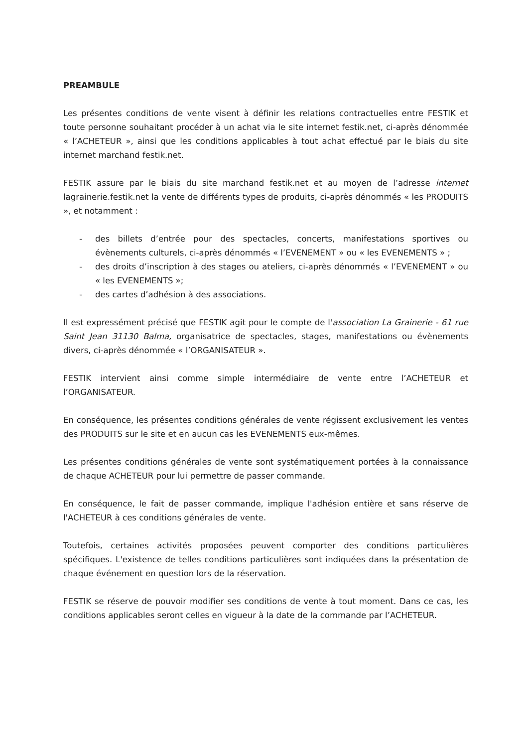PREAMBULE
Les présentes conditions de vente visent à définir les relations contractuelles entre FESTIK et toute personne souhaitant procéder à un achat via le site internet festik.net, ci-après dénommée « l’ACHETEUR », ainsi que les conditions applicables à tout achat effectué par le biais du site internet marchand festik.net.
FESTIK assure par le biais du site marchand festik.net et au moyen de l’adresse internet lagrainerie.festik.net la vente de différents types de produits, ci-après dénommés « les PRODUITS », et notamment :
- des billets d’entrée pour des spectacles, concerts, manifestations sportives ou évènements culturels, ci-après dénommés « l’EVENEMENT » ou « les EVENEMENTS » ;
- des droits d’inscription à des stages ou ateliers, ci-après dénommés « l’EVENEMENT » ou « les EVENEMENTS »;
- des cartes d’adhésion à des associations.
Il est expressément précisé que FESTIK agit pour le compte de l'association La Grainerie - 61 rue Saint Jean 31130 Balma, organisatrice de spectacles, stages, manifestations ou évènements divers, ci-après dénommée « l’ORGANISATEUR ».
FESTIK intervient ainsi comme simple intermédiaire de vente entre l’ACHETEUR et l’ORGANISATEUR.
En conséquence, les présentes conditions générales de vente régissent exclusivement les ventes des PRODUITS sur le site et en aucun cas les EVENEMENTS eux-mêmes.
Les présentes conditions générales de vente sont systématiquement portées à la connaissance de chaque ACHETEUR pour lui permettre de passer commande.
En conséquence, le fait de passer commande, implique l'adhésion entière et sans réserve de l'ACHETEUR à ces conditions générales de vente.
Toutefois, certaines activités proposées peuvent comporter des conditions particulières spécifiques. L'existence de telles conditions particulières sont indiquées dans la présentation de chaque événement en question lors de la réservation.
FESTIK se réserve de pouvoir modifier ses conditions de vente à tout moment. Dans ce cas, les conditions applicables seront celles en vigueur à la date de la commande par l’ACHETEUR.